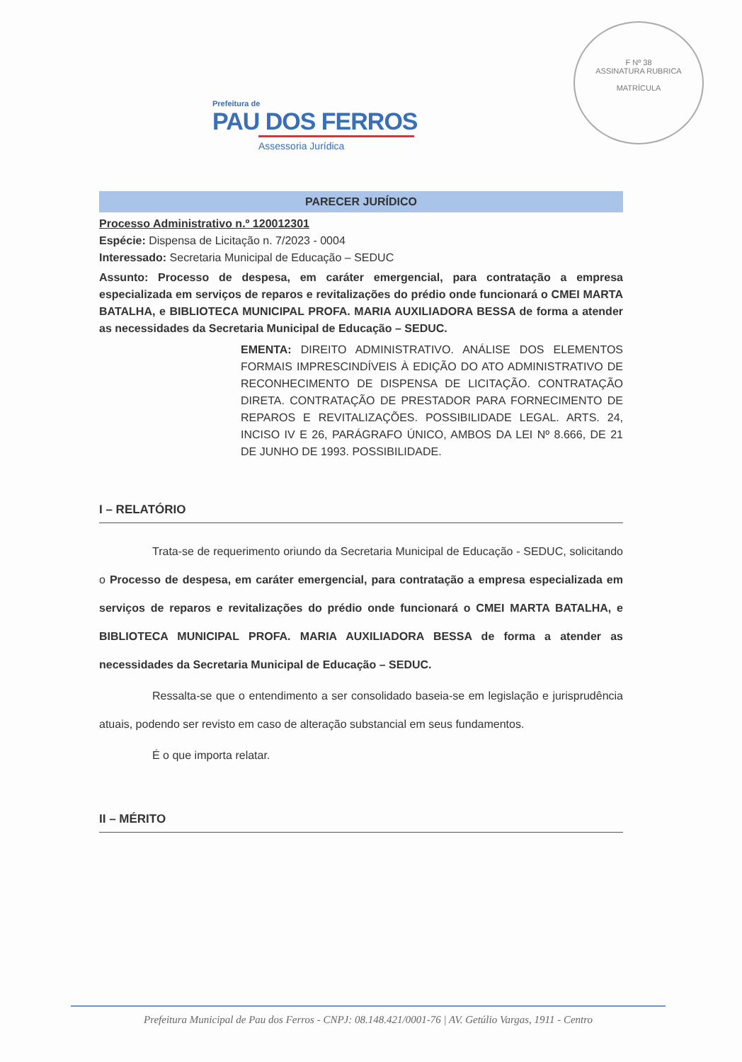F Nº 38
ASSINATURA RUBRICA
MATRÍCULA
Prefeitura de
PAU DOS FERROS
Assessoria Jurídica
PARECER JURÍDICO
Processo Administrativo n.º 120012301
Espécie: Dispensa de Licitação n. 7/2023 - 0004
Interessado: Secretaria Municipal de Educação – SEDUC
Assunto: Processo de despesa, em caráter emergencial, para contratação a empresa especializada em serviços de reparos e revitalizações do prédio onde funcionará o CMEI MARTA BATALHA, e BIBLIOTECA MUNICIPAL PROFA. MARIA AUXILIADORA BESSA de forma a atender as necessidades da Secretaria Municipal de Educação – SEDUC.
EMENTA: DIREITO ADMINISTRATIVO. ANÁLISE DOS ELEMENTOS FORMAIS IMPRESCINDÍVEIS À EDIÇÃO DO ATO ADMINISTRATIVO DE RECONHECIMENTO DE DISPENSA DE LICITAÇÃO. CONTRATAÇÃO DIRETA. CONTRATAÇÃO DE PRESTADOR PARA FORNECIMENTO DE REPAROS E REVITALIZAÇÕES. POSSIBILIDADE LEGAL. ARTS. 24, INCISO IV E 26, PARÁGRAFO ÚNICO, AMBOS DA LEI Nº 8.666, DE 21 DE JUNHO DE 1993. POSSIBILIDADE.
I – RELATÓRIO
Trata-se de requerimento oriundo da Secretaria Municipal de Educação - SEDUC, solicitando o Processo de despesa, em caráter emergencial, para contratação a empresa especializada em serviços de reparos e revitalizações do prédio onde funcionará o CMEI MARTA BATALHA, e BIBLIOTECA MUNICIPAL PROFA. MARIA AUXILIADORA BESSA de forma a atender as necessidades da Secretaria Municipal de Educação – SEDUC.
Ressalta-se que o entendimento a ser consolidado baseia-se em legislação e jurisprudência atuais, podendo ser revisto em caso de alteração substancial em seus fundamentos.
É o que importa relatar.
II – MÉRITO
Prefeitura Municipal de Pau dos Ferros - CNPJ: 08.148.421/0001-76 | AV. Getúlio Vargas, 1911 - Centro